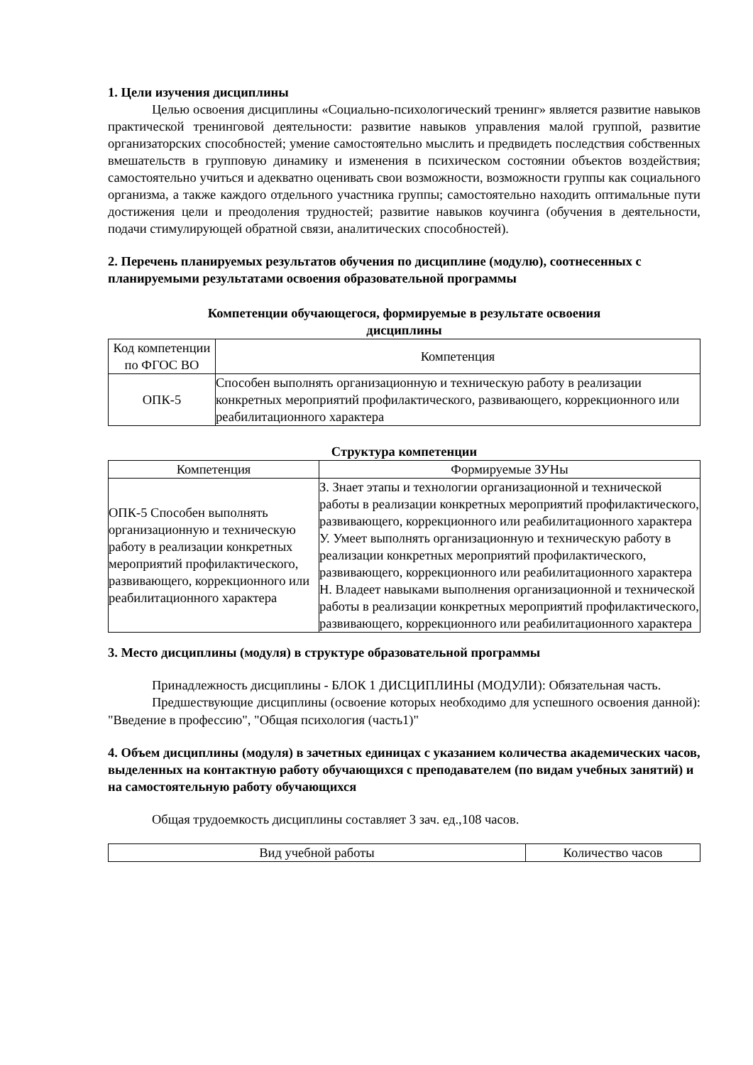1. Цели изучения дисциплины
Целью освоения дисциплины «Социально-психологический тренинг» является развитие навыков практической тренинговой деятельности: развитие навыков управления малой группой, развитие организаторских способностей; умение самостоятельно мыслить и предвидеть последствия собственных вмешательств в групповую динамику и изменения в психическом состоянии объектов воздействия; самостоятельно учиться и адекватно оценивать свои возможности, возможности группы как социального организма, а также каждого отдельного участника группы; самостоятельно находить оптимальные пути достижения цели и преодоления трудностей; развитие навыков коучинга (обучения в деятельности, подачи стимулирующей обратной связи, аналитических способностей).
2. Перечень планируемых результатов обучения по дисциплине (модулю), соотнесенных с планируемыми результатами освоения образовательной программы
Компетенции обучающегося, формируемые в результате освоения
дисциплины
| Код компетенции по ФГОС ВО | Компетенция |
| --- | --- |
| ОПК-5 | Способен выполнять организационную и техническую работу в реализации конкретных мероприятий профилактического, развивающего, коррекционного или реабилитационного характера |
Структура компетенции
| Компетенция | Формируемые ЗУНы |
| --- | --- |
| ОПК-5 Способен выполнять организационную и техническую работу в реализации конкретных мероприятий профилактического, развивающего, коррекционного или реабилитационного характера | З. Знает этапы и технологии организационной и технической работы в реализации конкретных мероприятий профилактического, развивающего, коррекционного или реабилитационного характера У. Умеет выполнять организационную и техническую работу в реализации конкретных мероприятий профилактического, развивающего, коррекционного или реабилитационного характера Н. Владеет навыками выполнения организационной и технической работы в реализации конкретных мероприятий профилактического, развивающего, коррекционного или реабилитационного характера |
3. Место дисциплины (модуля) в структуре образовательной программы
Принадлежность дисциплины - БЛОК 1 ДИСЦИПЛИНЫ (МОДУЛИ): Обязательная часть.
Предшествующие дисциплины (освоение которых необходимо для успешного освоения данной): "Введение в профессию", "Общая психология (часть1)"
4. Объем дисциплины (модуля) в зачетных единицах с указанием количества академических часов, выделенных на контактную работу обучающихся с преподавателем (по видам учебных занятий) и на самостоятельную работу обучающихся
Общая трудоемкость дисциплины составляет 3 зач. ед.,108 часов.
| Вид учебной работы | Количество часов |
| --- | --- |